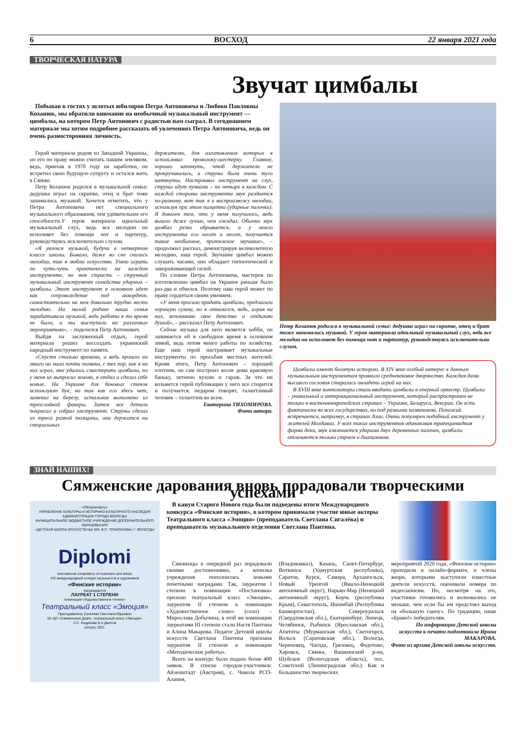6 ВОСХОД 22 января 2021 года
ТВОРЧЕСКАЯ НАТУРА
Звучат цимбалы
Побывав в гостях у золотых юбиляров Петра Антоновича и Любови Павловны Коханюк, мы обратили внимание на необычный музыкальный инструмент — цимбалы, на котором Петр Антонович с радостью нам сыграл. В сегодняшнем материале мы хотим подробнее рассказать об увлечениях Петра Антоновича, ведь он очень разносторонняя личность.
Герой материала родом из Западной Украины, но его по праву можно считать нашим земляком, ведь, приехав в 1970 году на заработки, он встретил свою будущую супругу и остался жить в Сямже.
Петр Коханюк родился в музыкальной семье: дедушка играл на скрипке, отец и брат тоже занимались музыкой. Хочется отметить, что у Петра Антоновича нет специального музыкального образования, тем удивительнее его способности.У героя материала идеальный музыкальный слух, ведь все мелодии он исполняет без помощи нот и партитур, руководствуясь исключительно слухом.
«Я увлекся музыкой, будучи в четвертом классе школы. Бывало, даже во сне снились мелодии, так я люблю искусство. Умею играть по чуть-чуть практически на каждом инструменте, но моя страсть – струнный музыкальный инструмент семейства ударных – цимбалы. Этот инструмент в основном идет как сопровождение под аккордеон, самостоятельно на нем довольно трудно вести мелодию. На малой родине наша семья зарабатывала музыкой, ведь работы в то время не было, и мы выступали на различных мероприятиях», – поделился Петр Антонович.
Выйдя на заслуженный отдых, герой материала решил воссоздать украинский народный инструмент по памяти.
«Спустя столько времени, а ведь прошло ни много ни мало почти полвека, с тех пор, как я на них играл, мне удалось смастерить цимбалы, но у меня их выпросил земляк, я отдал и сделал себе новые. На Украине для боковых стенок используют бук, но так как его здесь нет, заменил на березу, остальное выполнено из трехслойной фанеры. Затем все детали покрасил и собрал инструмент. Струны сделал из троса разной толщины, они держатся на специальных
держателях, для изготовления которых я использовал проволоку-шестерку. Главное, хорошо затянуть, чтоб держатели не прокручивались, и струны были очень туго натянуты. Настраивал инструмент на слух, струны идут пучками – по четыре в каждом. С каждой стороны инструмента звук раздается по-разному, вот так я и воспроизвожу мелодии, используя при этом палцетки (ударные палочки). Я доволен тем, что у меня получилось, ведь вышло даже лучше, чем ожидал. Обычно звук цимбал резко обрывается, а у моего инструмента его несет и несет, получается такое необычное, протяжное звучание», – продолжил рассказ, демонстрируя великолепную мелодию, наш герой. Звучание цимбал можно слушать часами, оно обладает гипнотической и завораживающей силой.
По словам Петра Антоновича, мастеров по изготовлению цимбал на Украине раньше было раз-два и обчелся. Поэтому наш герой может по праву гордиться своим умением.
«У меня просили продать цимбалы, предлагали хорошую сумму, но я отказался, ведь, играя на них, вспоминаю свое детство и отдыхаю душой», – рассказал Петр Антонович.
Сейчас музыка для него является хобби, он занимается ей в свободное время в основном зимой, ведь летом много работы по хозяйству. Еще наш герой настраивает музыкальные инструменты по просьбам местных жителей. Кроме этого, Петр Антонович – хороший плотник, он сам построил возле дома красивую баньку, летнюю кухню и гараж. За что ни возьмется герой публикации у него все спорится и получается, недаром говорят, талантливый человек – талантлив во всем.
Екатерина ТИХОМИРОВА.
Фото автора.
Петр Коханюк родился в музыкальной семье: дедушка играл на скрипке, отец и брат тоже занимались музыкой. У героя материала идеальный музыкальный слух, ведь все мелодии он исполняет без помощи нот и партитур, руководствуясь исключительно слухом.
Цимбалы имеют богатую историю. В XIV веке особый интерес к данным музыкальным инструментам проявило средневековое дворянство. Каждая дама высшего сословия старалась овладеть игрой на них.
В XVIII веке композиторы стали вводить цимбалы в оперный оркестр. Цимбалы – уникальный и интернациональный инструмент, который распространен не только в восточноевропейских странах – Украине, Беларуси, Венгрии. Он есть фактически во всех государствах, но под разными названиями. Похожий встречается, например, в странах Азии. Очень популярен подобный инструмент у жителей Молдавии. У всех таких инструментов одинаковая трапециевидная форма деки, звук извлекается ударами двух деревянных палочек, цимбалы отличаются только строем и диапазоном.
ЗНАЙ НАШИХ!
Сямженские дарования вновь порадовали творческими успехами
«OlimpiansIpoy»
УПРАВЛЕНИЕ КУЛЬТУРЫ И ИСТОРИКО-КУЛЬТУРНОГО НАСЛЕДИЯ АДМИНИСТРАЦИИ ГОРОДА ВОЛОГДЫ
МУНИЦИПАЛЬНОЕ БЮДЖЕТНОЕ УЧРЕЖДЕНИЕ ДОПОЛНИТЕЛЬНОГО ОБРАЗОВАНИЯ
«ДЕТСКАЯ ШКОЛА ИСКУССТВ №2 ИМ. В.П. ТРИФОНОВА» Г. ВОЛОГДЫ
Diplomi
international competition of musicians and artists
VIII международный конкурс музыкантов и художников
«Финские истории»
награждается
ЛАУРЕАТ 1 СТЕПЕНИ
номинация «Художественное чтение»
Театральный класс «Эмоция»
Преподаватель Сигалёва Светлана Юрьевна
БУ ДО «Сямженская ДШИ», театральный класс «Эмоция»
Л.С. Андреева В.А.Дмитов
january 2021
В канун Старого Нового года были подведены итоги Международного конкурса «Финские истории», в котором принимали участие юные актеры Театрального класса «Эмоция» (преподаватель Светлана Сигалёва) и преподаватель музыкального отделения Светлана Пантина.
Сямженцы в очередной раз порадовали своими достижениями, а копилка учреждения пополнилась новыми почетными наградами. Так, лауреатом I степени в номинации «Постановка» признан театральный класс «Эмоция», лауреатом II степени в номинации «Художественное слово» (соло) – Мирослава Добычина, в этой же номинации лауреатами III степени стали Настя Пантина и Алина Макарова. Педагог Детской школы искусств Светлана Пантина признана лауреатом II степени в номинации «Методические работы».
Всего на конкурс было подано более 400 заявок. В списке городов-участников: Айзенштадт (Австрия), с. Чикола РСО-Алания,
(Владикавказ), Казань, Санкт-Петербург, Воткинск (Удмуртская республика), Саратов, Курск, Самара, Архангельск, Новый Уренгой (Ямало-Ненецкий автономный округ), Нарьян-Мар (Ненецкий автономный округ), Керчь (республика Крым), Севастополь, Ишимбай (Республика Башкортостан), Североуральск (Свердловская обл.), Екатеринбург, Липецк, Челябинск, Рыбинск (Ярославская обл.), Апатиты (Мурманская обл.), Светогорск, Вольск (Саратовская обл.), Вологда, Череповец, Чагода, Грязовец, Федотово, Харовск, Сямжа, Вашкинский р-он, Шуйское (Вологодская область), пос. Советский (Ленинградская обл.). Как и большинство творческих
мероприятий 2020 года, «Финские истории» проходили в онлайн-формате, и члены жюри, которыми выступили известные деятели искусств, оценивали номера по видеозаписям. Но, несмотря на это, участники готовились и волновались не меньше, чем если бы им предстоял выход на «большую сцену». По традиции, наше «Браво!» победителям.
По информации Детской школы искусств к печати подготовила Ирина МАКАРОВА.
Фото из архива Детской школы искусств.